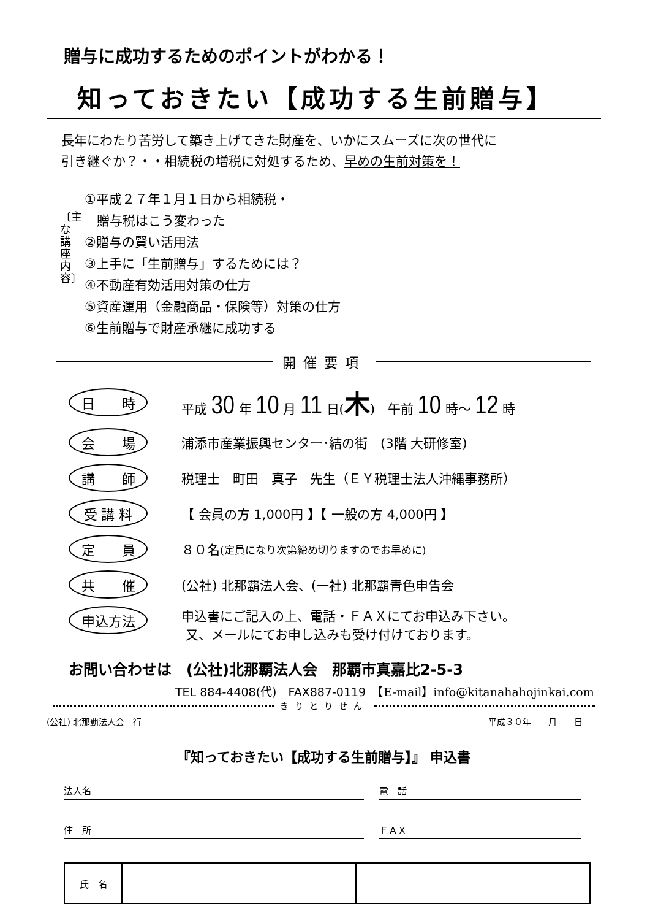贈与に成功するためのポイントがわかる！
知っておきたい【成功する生前贈与】
長年にわたり苦労して築き上げてきた財産を、いかにスムーズに次の世代に
引き継ぐか？・・相続税の増税に対処するため、早めの生前対策を！
〔主な講座内容〕
①平成２７年１月１日から相続税・
贈与税はこう変わった
②贈与の賢い活用法
③上手に「生前贈与」するためには？
④不動産有効活用対策の仕方
⑤資産運用（金融商品・保険等）対策の仕方
⑥生前贈与で財産承継に成功する
開催要項
日　　時
平成 30 年 10 月 11 日(木)　午前 10 時～ 12 時
会　　場
浦添市産業振興センター･結の街　(3階 大研修室)
講　　師
税理士　町田　真子　先生（ＥＹ税理士法人沖縄事務所）
受 講 料
【 会員の方 1,000円 】【 一般の方 4,000円 】
定　　員
８０名 (定員になり次第締め切りますのでお早めに)
共　　催
(公社) 北那覇法人会、(一社) 北那覇青色申告会
申込方法
申込書にご記入の上、電話・ＦＡＸにてお申込み下さい。
又、メールにてお申し込みも受け付けております。
お問い合わせは　(公社)北那覇法人会　那覇市真嘉比2-5-3
TEL 884-4408(代)　FAX887-0119　【E-mail】info@kitanahahojinkai.com
きりとりせん
(公社) 北那覇法人会　行 平成３０年　　月　　日
『知っておきたい【成功する生前贈与】』 申込書
法人名 電　話
住　所 ＦＡＸ
| 氏 名 | | |